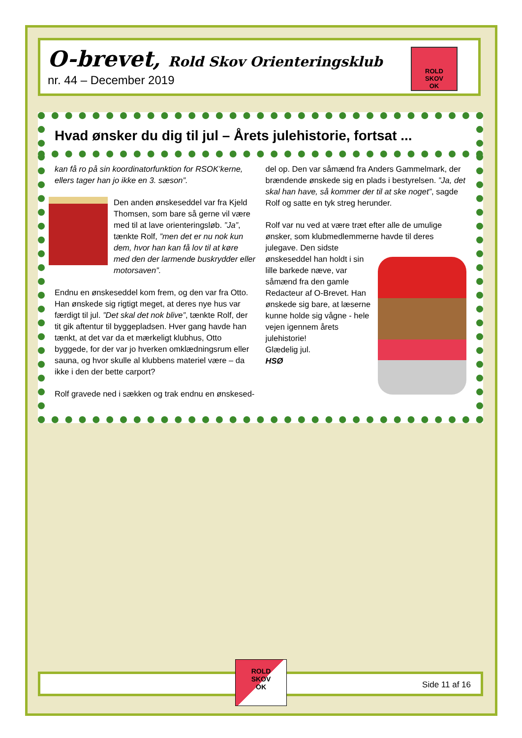O-brevet, Rold Skov Orienteringsklub
nr. 44 – December 2019
ROLD
SKOV
OK
Hvad ønsker du dig til jul – Årets julehistorie, fortsat ...
kan få ro på sin koordinatorfunktion for RSOK’kerne, ellers tager han jo ikke en 3. sæson”.
Den anden ønskeseddel var fra Kjeld Thomsen, som bare så gerne vil være med til at lave orienteringsløb. ”Ja”, tænkte Rolf, ”men det er nu nok kun dem, hvor han kan få lov til at køre med den der larmende buskrydder eller motorsaven”.
Endnu en ønskeseddel kom frem, og den var fra Otto. Han ønskede sig rigtigt meget, at deres nye hus var færdigt til jul. ”Det skal det nok blive”, tænkte Rolf, der tit gik aftentur til byggepladsen. Hver gang havde han tænkt, at det var da et mærkeligt klubhus, Otto byggede, for der var jo hverken omklædningsrum eller sauna, og hvor skulle al klubbens materiel være – da ikke i den der bette carport?
Rolf gravede ned i sækken og trak endnu en ønskesed-
del op. Den var såmænd fra Anders Gammelmark, der brændende ønskede sig en plads i bestyrelsen. ”Ja, det skal han have, så kommer der til at ske noget”, sagde Rolf og satte en tyk streg herunder.
Rolf var nu ved at være træt efter alle de umulige ønsker, som klubmedlemmerne havde til deres julegave. Den sidste ønskeseddel han holdt i sin lille barkede næve, var såmænd fra den gamle Redacteur af O-Brevet. Han ønskede sig bare, at læserne kunne holde sig vågne - hele vejen igennem årets julehistorie!
Glædelig jul.
HSØ
Side 11 af 16
ROLD
SKOV
OK